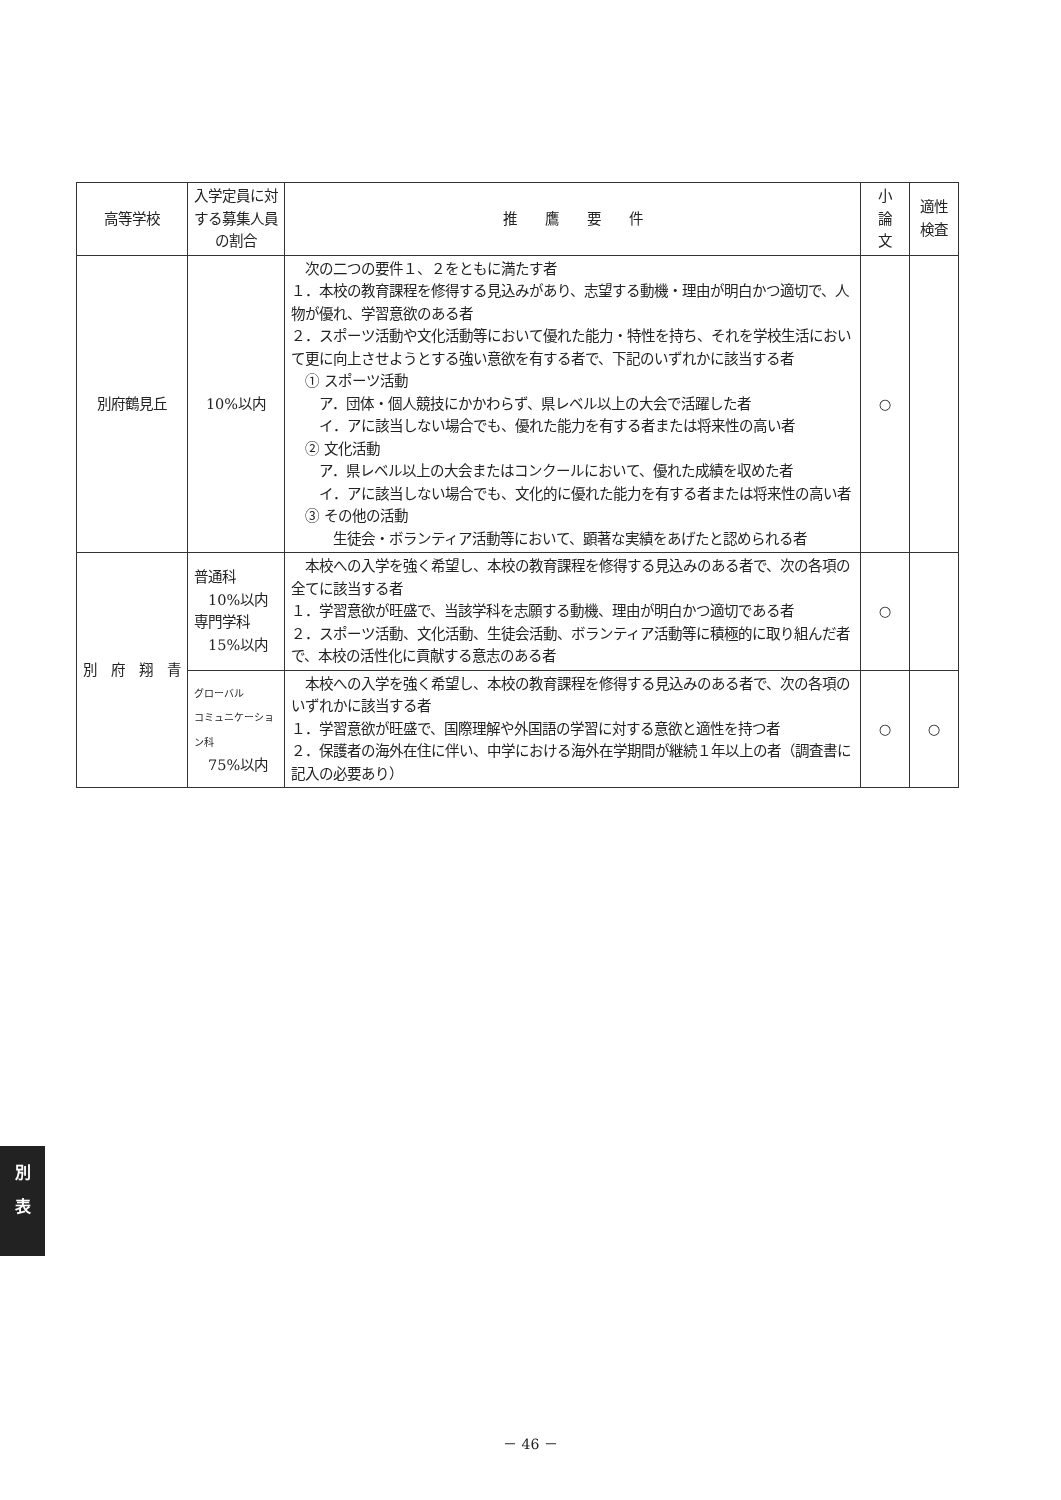| 高等学校 | 入学定員に対する募集人員の割合 | 推 鷹 要 件 | 小 論 文 | 適性 検査 |
| --- | --- | --- | --- | --- |
| 別府鶴見丘 | 10%以内 | 次の二つの要件１、２をともに満たす者 １．本校の教育課程を修得する見込みがあり、志望する動機・理由が明白かつ適切で、人物が優れ、学習意欲のある者 ２．スポーツ活動や文化活動等において優れた能力・特性を持ち、それを学校生活において更に向上させようとする強い意欲を有する者で、下記のいずれかに該当する者 ① スポーツ活動 ア．団体・個人競技にかかわらず、県レベル以上の大会で活躍した者 イ．アに該当しない場合でも、優れた能力を有する者または将来性の高い者 ② 文化活動 ア．県レベル以上の大会またはコンクールにおいて、優れた成績を収めた者 イ．アに該当しない場合でも、文化的に優れた能力を有する者または将来性の高い者 ③ その他の活動 生徒会・ボランティア活動等において、顕著な実績をあげたと認められる者 | ○ | |
| 別 府 翔 青 | 普通科 10%以内 専門学科 15%以内 | 本校への入学を強く希望し、本校の教育課程を修得する見込みのある者で、次の各項の全てに該当する者 １．学習意欲が旺盛で、当該学科を志願する動機、理由が明白かつ適切である者 ２．スポーツ活動、文化活動、生徒会活動、ボランティア活動等に積極的に取り組んだ者で、本校の活性化に貢献する意志のある者 | ○ | |
| | グローバル コミュニケーション科 75%以内 | 本校への入学を強く希望し、本校の教育課程を修得する見込みのある者で、次の各項のいずれかに該当する者 １．学習意欲が旺盛で、国際理解や外国語の学習に対する意欲と適性を持つ者 ２．保護者の海外在住に伴い、中学における海外在学期間が継続１年以上の者（調査書に記入の必要あり） | ○ | ○ |
別
表
－ 46 －